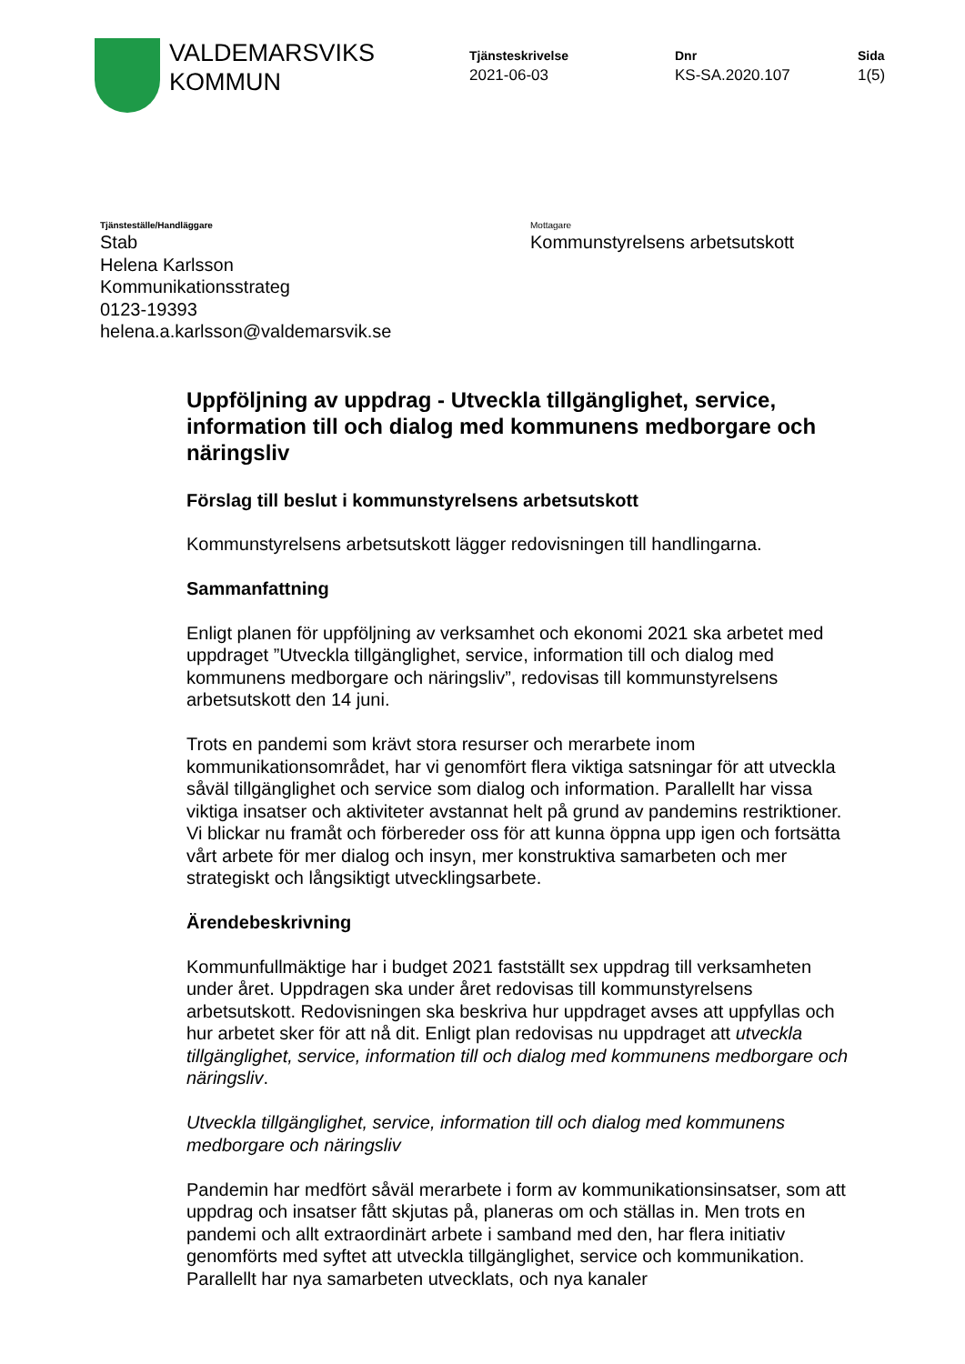VALDEMARSVIKS
KOMMUN
Tjänsteskrivelse
2021-06-03
Dnr
KS-SA.2020.107
Sida
1(5)
Tjänsteställe/Handläggare
Stab
Helena Karlsson
Kommunikationsstrateg
0123-19393
helena.a.karlsson@valdemarsvik.se
Mottagare
Kommunstyrelsens arbetsutskott
Uppföljning av uppdrag - Utveckla tillgänglighet, service, information till och dialog med kommunens medborgare och näringsliv
Förslag till beslut i kommunstyrelsens arbetsutskott
Kommunstyrelsens arbetsutskott lägger redovisningen till handlingarna.
Sammanfattning
Enligt planen för uppföljning av verksamhet och ekonomi 2021 ska arbetet med uppdraget ”Utveckla tillgänglighet, service, information till och dialog med kommunens medborgare och näringsliv”, redovisas till kommunstyrelsens arbetsutskott den 14 juni.
Trots en pandemi som krävt stora resurser och merarbete inom kommunikationsområdet, har vi genomfört flera viktiga satsningar för att utveckla såväl tillgänglighet och service som dialog och information. Parallellt har vissa viktiga insatser och aktiviteter avstannat helt på grund av pandemins restriktioner. Vi blickar nu framåt och förbereder oss för att kunna öppna upp igen och fortsätta vårt arbete för mer dialog och insyn, mer konstruktiva samarbeten och mer strategiskt och långsiktigt utvecklingsarbete.
Ärendebeskrivning
Kommunfullmäktige har i budget 2021 fastställt sex uppdrag till verksamheten under året. Uppdragen ska under året redovisas till kommunstyrelsens arbetsutskott. Redovisningen ska beskriva hur uppdraget avses att uppfyllas och hur arbetet sker för att nå dit. Enligt plan redovisas nu uppdraget att utveckla tillgänglighet, service, information till och dialog med kommunens medborgare och näringsliv.
Utveckla tillgänglighet, service, information till och dialog med kommunens medborgare och näringsliv
Pandemin har medfört såväl merarbete i form av kommunikationsinsatser, som att uppdrag och insatser fått skjutas på, planeras om och ställas in. Men trots en pandemi och allt extraordinärt arbete i samband med den, har flera initiativ genomförts med syftet att utveckla tillgänglighet, service och kommunikation. Parallellt har nya samarbeten utvecklats, och nya kanaler